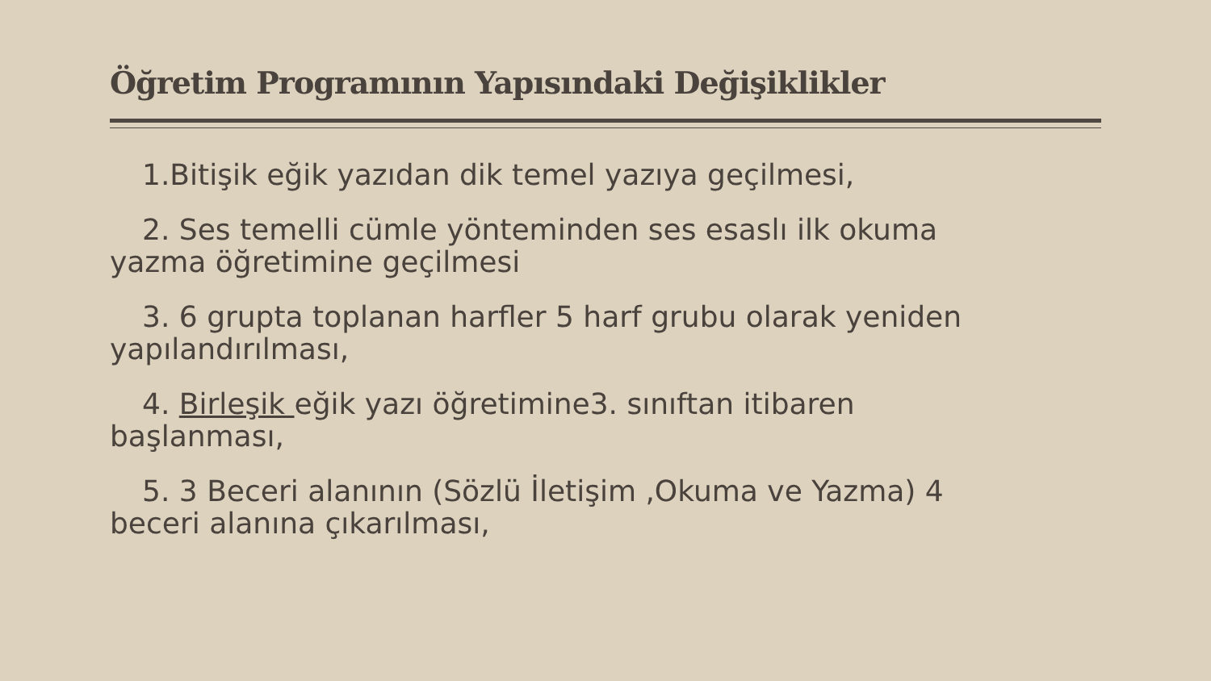Öğretim Programının Yapısındaki Değişiklikler
1.Bitişik eğik yazıdan dik temel yazıya geçilmesi,
2. Ses temelli cümle yönteminden ses esaslı ilk okuma yazma öğretimine geçilmesi
3. 6 grupta toplanan harfler 5 harf grubu olarak yeniden yapılandırılması,
4. Birleşik eğik yazı öğretimine3. sınıftan itibaren başlanması,
5. 3 Beceri alanının (Sözlü İletişim ,Okuma ve Yazma) 4 beceri alanına çıkarılması,